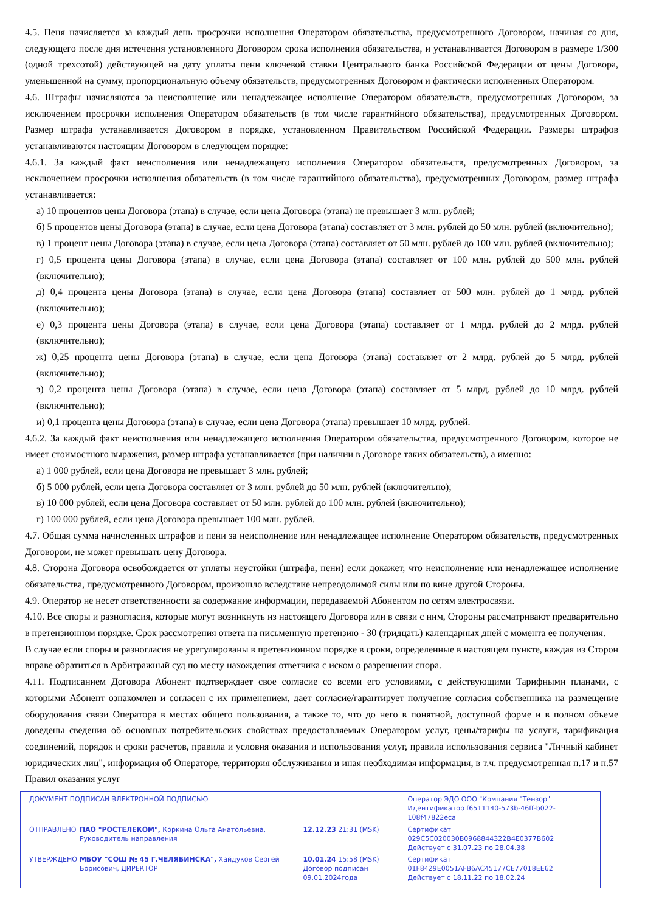4.5. Пеня начисляется за каждый день просрочки исполнения Оператором обязательства, предусмотренного Договором, начиная со дня, следующего после дня истечения установленного Договором срока исполнения обязательства, и устанавливается Договором в размере 1/300 (одной трехсотой) действующей на дату уплаты пени ключевой ставки Центрального банка Российской Федерации от цены Договора, уменьшенной на сумму, пропорциональную объему обязательств, предусмотренных Договором и фактически исполненных Оператором.
4.6. Штрафы начисляются за неисполнение или ненадлежащее исполнение Оператором обязательств, предусмотренных Договором, за исключением просрочки исполнения Оператором обязательств (в том числе гарантийного обязательства), предусмотренных Договором. Размер штрафа устанавливается Договором в порядке, установленном Правительством Российской Федерации. Размеры штрафов устанавливаются настоящим Договором в следующем порядке:
4.6.1. За каждый факт неисполнения или ненадлежащего исполнения Оператором обязательств, предусмотренных Договором, за исключением просрочки исполнения обязательств (в том числе гарантийного обязательства), предусмотренных Договором, размер штрафа устанавливается:
а) 10 процентов цены Договора (этапа) в случае, если цена Договора (этапа) не превышает 3 млн. рублей;
б) 5 процентов цены Договора (этапа) в случае, если цена Договора (этапа) составляет от 3 млн. рублей до 50 млн. рублей (включительно);
в) 1 процент цены Договора (этапа) в случае, если цена Договора (этапа) составляет от 50 млн. рублей до 100 млн. рублей (включительно);
г) 0,5 процента цены Договора (этапа) в случае, если цена Договора (этапа) составляет от 100 млн. рублей до 500 млн. рублей (включительно);
д) 0,4 процента цены Договора (этапа) в случае, если цена Договора (этапа) составляет от 500 млн. рублей до 1 млрд. рублей (включительно);
е) 0,3 процента цены Договора (этапа) в случае, если цена Договора (этапа) составляет от 1 млрд. рублей до 2 млрд. рублей (включительно);
ж) 0,25 процента цены Договора (этапа) в случае, если цена Договора (этапа) составляет от 2 млрд. рублей до 5 млрд. рублей (включительно);
з) 0,2 процента цены Договора (этапа) в случае, если цена Договора (этапа) составляет от 5 млрд. рублей до 10 млрд. рублей (включительно);
и) 0,1 процента цены Договора (этапа) в случае, если цена Договора (этапа) превышает 10 млрд. рублей.
4.6.2. За каждый факт неисполнения или ненадлежащего исполнения Оператором обязательства, предусмотренного Договором, которое не имеет стоимостного выражения, размер штрафа устанавливается (при наличии в Договоре таких обязательств), а именно:
а) 1 000 рублей, если цена Договора не превышает 3 млн. рублей;
б) 5 000 рублей, если цена Договора составляет от 3 млн. рублей до 50 млн. рублей (включительно);
в) 10 000 рублей, если цена Договора составляет от 50 млн. рублей до 100 млн. рублей (включительно);
г) 100 000 рублей, если цена Договора превышает 100 млн. рублей.
4.7. Общая сумма начисленных штрафов и пени за неисполнение или ненадлежащее исполнение Оператором обязательств, предусмотренных Договором, не может превышать цену Договора.
4.8. Сторона Договора освобождается от уплаты неустойки (штрафа, пени) если докажет, что неисполнение или ненадлежащее исполнение обязательства, предусмотренного Договором, произошло вследствие непреодолимой силы или по вине другой Стороны.
4.9. Оператор не несет ответственности за содержание информации, передаваемой Абонентом по сетям электросвязи.
4.10. Все споры и разногласия, которые могут возникнуть из настоящего Договора или в связи с ним, Стороны рассматривают предварительно в претензионном порядке. Срок рассмотрения ответа на письменную претензию - 30 (тридцать) календарных дней с момента ее получения.
В случае если споры и разногласия не урегулированы в претензионном порядке в сроки, определенные в настоящем пункте, каждая из Сторон вправе обратиться в Арбитражный суд по месту нахождения ответчика с иском о разрешении спора.
4.11. Подписанием Договора Абонент подтверждает свое согласие со всеми его условиями, с действующими Тарифными планами, с которыми Абонент ознакомлен и согласен с их применением, дает согласие/гарантирует получение согласия собственника на размещение оборудования связи Оператора в местах общего пользования, а также то, что до него в понятной, доступной форме и в полном объеме доведены сведения об основных потребительских свойствах предоставляемых Оператором услуг, цены/тарифы на услуги, тарификация соединений, порядок и сроки расчетов, правила и условия оказания и использования услуг, правила использования сервиса "Личный кабинет юридических лиц", информация об Операторе, территория обслуживания и иная необходимая информация, в т.ч. предусмотренная п.17 и п.57 Правил оказания услуг
| ДОКУМЕНТ ПОДПИСАН ЭЛЕКТРОННОЙ ПОДПИСЬЮ | | | Оператор ЭДО ООО "Компания "Тензор" Идентификатор f6511140-573b-46ff-b022-108f47822eca |
| ОТПРАВЛЕНО | ПАО "РОСТЕЛЕКОМ", Коркина Ольга Анатольевна, Руководитель направления | 12.12.23 21:31 (MSK) | Сертификат 029C5C020030B0968844322B4E0377B602 Действует с 31.07.23 по 28.04.38 |
| УТВЕРЖДЕНО | МБОУ "СОШ № 45 Г.ЧЕЛЯБИНСКА", Хайдуков Сергей Борисович, ДИРЕКТОР | 10.01.24 15:58 (MSK) Договор подписан 09.01.2024года | Сертификат 01F8429E0051AFB6AC45177CE77018EE62 Действует с 18.11.22 по 18.02.24 |